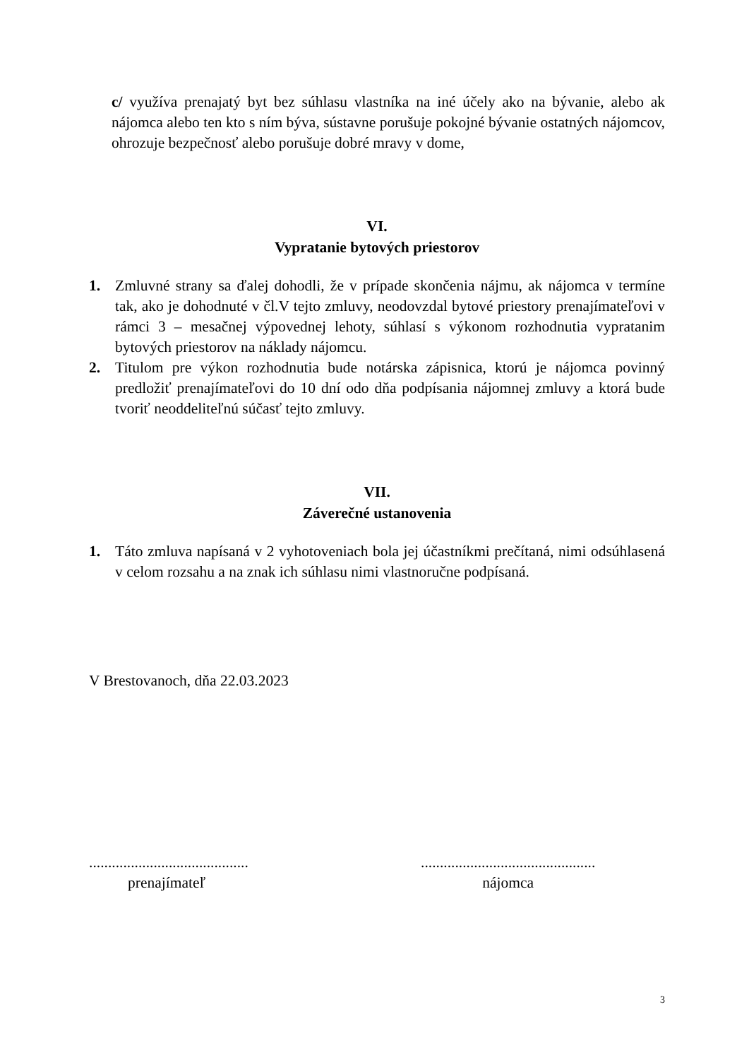c/ využíva prenajatý byt bez súhlasu vlastníka na iné účely ako na bývanie, alebo ak nájomca alebo ten kto s ním býva, sústavne porušuje pokojné bývanie ostatných nájomcov, ohrozuje bezpečnosť alebo porušuje dobré mravy v dome,
VI.
Vypratanie bytových priestorov
1. Zmluvné strany sa ďalej dohodli, že v prípade skončenia nájmu, ak nájomca v termíne tak, ako je dohodnuté v čl.V tejto zmluvy, neodovzdal bytové priestory prenajímateľovi v rámci 3 – mesačnej výpovednej lehoty, súhlasí s výkonom rozhodnutia vypratanim bytových priestorov na náklady nájomcu.
2. Titulom pre výkon rozhodnutia bude notárska zápisnica, ktorú je nájomca povinný predložiť prenajímateľovi do 10 dní odo dňa podpísania nájomnej zmluvy a ktorá bude tvoriť neoddeliteľnú súčasť tejto zmluvy.
VII.
Záverečné ustanovenia
1. Táto zmluva napísaná v 2 vyhotoveniach bola jej účastníkmi prečítaná, nimi odsúhlasená v celom rozsahu a na znak ich súhlasu nimi vlastnoručne podpísaná.
V Brestovanoch, dňa 22.03.2023
..........................................
prenajímateľ
..............................................
nájomca
3